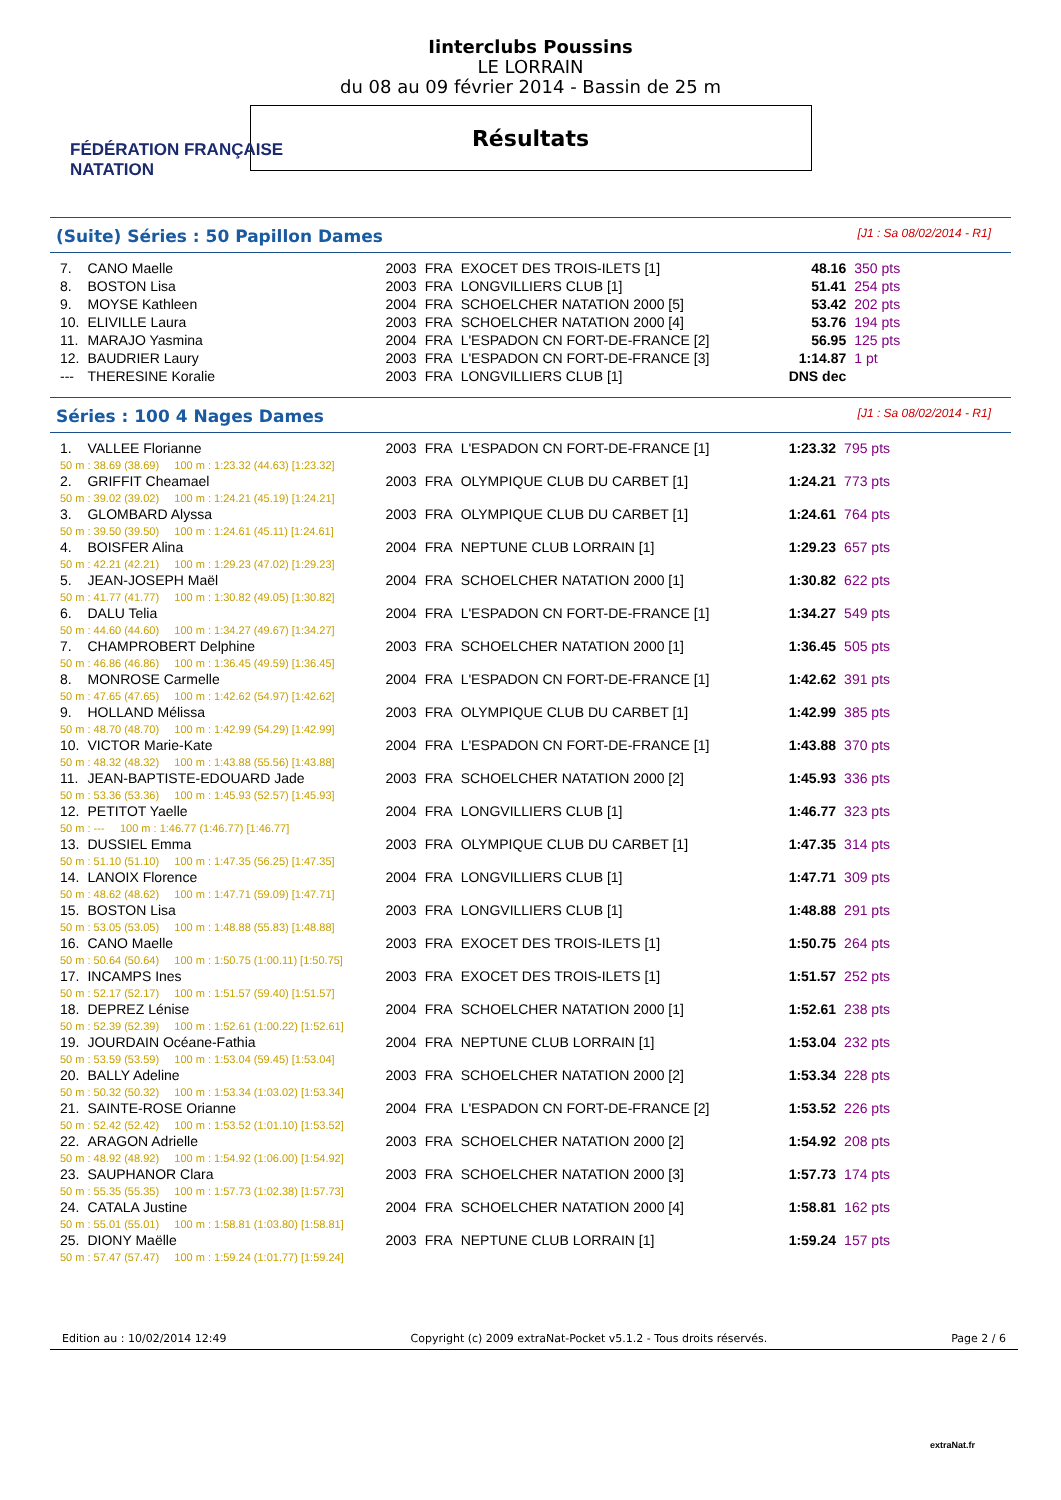FÉDÉRATION FRANÇAISE
NATATION
Iinterclubs Poussins
LE LORRAIN
du 08 au 09 février 2014 - Bassin de 25 m
Résultats
(Suite) Séries : 50 Papillon Dames
[J1 : Sa 08/02/2014 - R1]
| 7. | CANO Maelle | 2003 | FRA | EXOCET DES TROIS-ILETS [1] | 48.16 | 350 pts |
| 8. | BOSTON Lisa | 2003 | FRA | LONGVILLIERS CLUB [1] | 51.41 | 254 pts |
| 9. | MOYSE Kathleen | 2004 | FRA | SCHOELCHER NATATION 2000 [5] | 53.42 | 202 pts |
| 10. | ELIVILLE Laura | 2003 | FRA | SCHOELCHER NATATION 2000 [4] | 53.76 | 194 pts |
| 11. | MARAJO Yasmina | 2004 | FRA | L'ESPADON CN FORT-DE-FRANCE [2] | 56.95 | 125 pts |
| 12. | BAUDRIER Laury | 2003 | FRA | L'ESPADON CN FORT-DE-FRANCE [3] | 1:14.87 | 1 pt |
| --- | THERESINE Koralie | 2003 | FRA | LONGVILLIERS CLUB [1] | DNS dec | |
Séries : 100 4 Nages Dames
[J1 : Sa 08/02/2014 - R1]
| 1. | VALLEE Florianne | 2003 | FRA | L'ESPADON CN FORT-DE-FRANCE [1] | 1:23.32 | 795 pts |
| 50 m : 38.69 (38.69) 100 m : 1:23.32 (44.63) [1:23.32] | | | | | | |
| 2. | GRIFFIT Cheamael | 2003 | FRA | OLYMPIQUE CLUB DU CARBET [1] | 1:24.21 | 773 pts |
| 50 m : 39.02 (39.02) 100 m : 1:24.21 (45.19) [1:24.21] | | | | | | |
| 3. | GLOMBARD Alyssa | 2003 | FRA | OLYMPIQUE CLUB DU CARBET [1] | 1:24.61 | 764 pts |
| 50 m : 39.50 (39.50) 100 m : 1:24.61 (45.11) [1:24.61] | | | | | | |
| 4. | BOISFER Alina | 2004 | FRA | NEPTUNE CLUB LORRAIN [1] | 1:29.23 | 657 pts |
| 50 m : 42.21 (42.21) 100 m : 1:29.23 (47.02) [1:29.23] | | | | | | |
| 5. | JEAN-JOSEPH Maël | 2004 | FRA | SCHOELCHER NATATION 2000 [1] | 1:30.82 | 622 pts |
| 50 m : 41.77 (41.77) 100 m : 1:30.82 (49.05) [1:30.82] | | | | | | |
| 6. | DALU Telia | 2004 | FRA | L'ESPADON CN FORT-DE-FRANCE [1] | 1:34.27 | 549 pts |
| 50 m : 44.60 (44.60) 100 m : 1:34.27 (49.67) [1:34.27] | | | | | | |
| 7. | CHAMPROBERT Delphine | 2003 | FRA | SCHOELCHER NATATION 2000 [1] | 1:36.45 | 505 pts |
| 50 m : 46.86 (46.86) 100 m : 1:36.45 (49.59) [1:36.45] | | | | | | |
| 8. | MONROSE Carmelle | 2004 | FRA | L'ESPADON CN FORT-DE-FRANCE [1] | 1:42.62 | 391 pts |
| 50 m : 47.65 (47.65) 100 m : 1:42.62 (54.97) [1:42.62] | | | | | | |
| 9. | HOLLAND Mélissa | 2003 | FRA | OLYMPIQUE CLUB DU CARBET [1] | 1:42.99 | 385 pts |
| 50 m : 48.70 (48.70) 100 m : 1:42.99 (54.29) [1:42.99] | | | | | | |
| 10. | VICTOR Marie-Kate | 2004 | FRA | L'ESPADON CN FORT-DE-FRANCE [1] | 1:43.88 | 370 pts |
| 50 m : 48.32 (48.32) 100 m : 1:43.88 (55.56) [1:43.88] | | | | | | |
| 11. | JEAN-BAPTISTE-EDOUARD Jade | 2003 | FRA | SCHOELCHER NATATION 2000 [2] | 1:45.93 | 336 pts |
| 50 m : 53.36 (53.36) 100 m : 1:45.93 (52.57) [1:45.93] | | | | | | |
| 12. | PETITOT Yaelle | 2004 | FRA | LONGVILLIERS CLUB [1] | 1:46.77 | 323 pts |
| 50 m : --- 100 m : 1:46.77 (1:46.77) [1:46.77] | | | | | | |
| 13. | DUSSIEL Emma | 2003 | FRA | OLYMPIQUE CLUB DU CARBET [1] | 1:47.35 | 314 pts |
| 50 m : 51.10 (51.10) 100 m : 1:47.35 (56.25) [1:47.35] | | | | | | |
| 14. | LANOIX Florence | 2004 | FRA | LONGVILLIERS CLUB [1] | 1:47.71 | 309 pts |
| 50 m : 48.62 (48.62) 100 m : 1:47.71 (59.09) [1:47.71] | | | | | | |
| 15. | BOSTON Lisa | 2003 | FRA | LONGVILLIERS CLUB [1] | 1:48.88 | 291 pts |
| 50 m : 53.05 (53.05) 100 m : 1:48.88 (55.83) [1:48.88] | | | | | | |
| 16. | CANO Maelle | 2003 | FRA | EXOCET DES TROIS-ILETS [1] | 1:50.75 | 264 pts |
| 50 m : 50.64 (50.64) 100 m : 1:50.75 (1:00.11) [1:50.75] | | | | | | |
| 17. | INCAMPS Ines | 2003 | FRA | EXOCET DES TROIS-ILETS [1] | 1:51.57 | 252 pts |
| 50 m : 52.17 (52.17) 100 m : 1:51.57 (59.40) [1:51.57] | | | | | | |
| 18. | DEPREZ Lénise | 2004 | FRA | SCHOELCHER NATATION 2000 [1] | 1:52.61 | 238 pts |
| 50 m : 52.39 (52.39) 100 m : 1:52.61 (1:00.22) [1:52.61] | | | | | | |
| 19. | JOURDAIN Océane-Fathia | 2004 | FRA | NEPTUNE CLUB LORRAIN [1] | 1:53.04 | 232 pts |
| 50 m : 53.59 (53.59) 100 m : 1:53.04 (59.45) [1:53.04] | | | | | | |
| 20. | BALLY Adeline | 2003 | FRA | SCHOELCHER NATATION 2000 [2] | 1:53.34 | 228 pts |
| 50 m : 50.32 (50.32) 100 m : 1:53.34 (1:03.02) [1:53.34] | | | | | | |
| 21. | SAINTE-ROSE Orianne | 2004 | FRA | L'ESPADON CN FORT-DE-FRANCE [2] | 1:53.52 | 226 pts |
| 50 m : 52.42 (52.42) 100 m : 1:53.52 (1:01.10) [1:53.52] | | | | | | |
| 22. | ARAGON Adrielle | 2003 | FRA | SCHOELCHER NATATION 2000 [2] | 1:54.92 | 208 pts |
| 50 m : 48.92 (48.92) 100 m : 1:54.92 (1:06.00) [1:54.92] | | | | | | |
| 23. | SAUPHANOR Clara | 2003 | FRA | SCHOELCHER NATATION 2000 [3] | 1:57.73 | 174 pts |
| 50 m : 55.35 (55.35) 100 m : 1:57.73 (1:02.38) [1:57.73] | | | | | | |
| 24. | CATALA Justine | 2004 | FRA | SCHOELCHER NATATION 2000 [4] | 1:58.81 | 162 pts |
| 50 m : 55.01 (55.01) 100 m : 1:58.81 (1:03.80) [1:58.81] | | | | | | |
| 25. | DIONY Maëlle | 2003 | FRA | NEPTUNE CLUB LORRAIN [1] | 1:59.24 | 157 pts |
| 50 m : 57.47 (57.47) 100 m : 1:59.24 (1:01.77) [1:59.24] | | | | | | |
Edition au : 10/02/2014 12:49 Copyright (c) 2009 extraNat-Pocket v5.1.2 - Tous droits réservés. Page 2 / 6
extraNat.fr